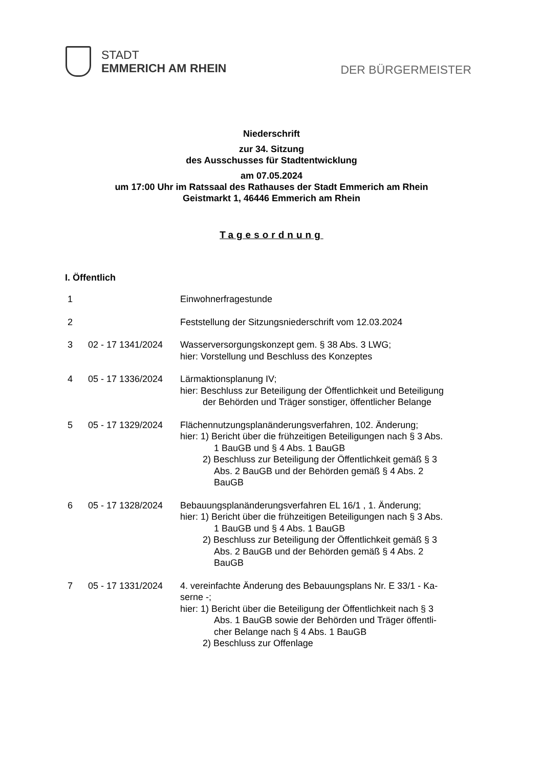STADT
EMMERICH AM RHEIN
DER BÜRGERMEISTER
Niederschrift
zur 34. Sitzung
des Ausschusses für Stadtentwicklung
am 07.05.2024
um 17:00 Uhr im Ratssaal des Rathauses der Stadt Emmerich am Rhein
Geistmarkt 1, 46446 Emmerich am Rhein
Tagesordnung
I. Öffentlich
| 1 | | Einwohnerfragestunde |
| 2 | | Feststellung der Sitzungsniederschrift vom 12.03.2024 |
| 3 | 02 - 17 1341/2024 | Wasserversorgungskonzept gem. § 38 Abs. 3 LWG; hier: Vorstellung und Beschluss des Konzeptes |
| 4 | 05 - 17 1336/2024 | Lärmaktionsplanung IV; hier: Beschluss zur Beteiligung der Öffentlichkeit und Beteiligung der Behörden und Träger sonstiger, öffentlicher Belange |
| 5 | 05 - 17 1329/2024 | Flächennutzungsplanänderungsverfahren, 102. Änderung; hier: 1) Bericht über die frühzeitigen Beteiligungen nach § 3 Abs. 1 BauGB und § 4 Abs. 1 BauGB 2) Beschluss zur Beteiligung der Öffentlichkeit gemäß § 3 Abs. 2 BauGB und der Behörden gemäß § 4 Abs. 2 BauGB |
| 6 | 05 - 17 1328/2024 | Bebauungsplanänderungsverfahren EL 16/1 , 1. Änderung; hier: 1) Bericht über die frühzeitigen Beteiligungen nach § 3 Abs. 1 BauGB und § 4 Abs. 1 BauGB 2) Beschluss zur Beteiligung der Öffentlichkeit gemäß § 3 Abs. 2 BauGB und der Behörden gemäß § 4 Abs. 2 BauGB |
| 7 | 05 - 17 1331/2024 | 4. vereinfachte Änderung des Bebauungsplans Nr. E 33/1 - Ka- serne -; hier: 1) Bericht über die Beteiligung der Öffentlichkeit nach § 3 Abs. 1 BauGB sowie der Behörden und Träger öffentli- cher Belange nach § 4 Abs. 1 BauGB 2) Beschluss zur Offenlage |